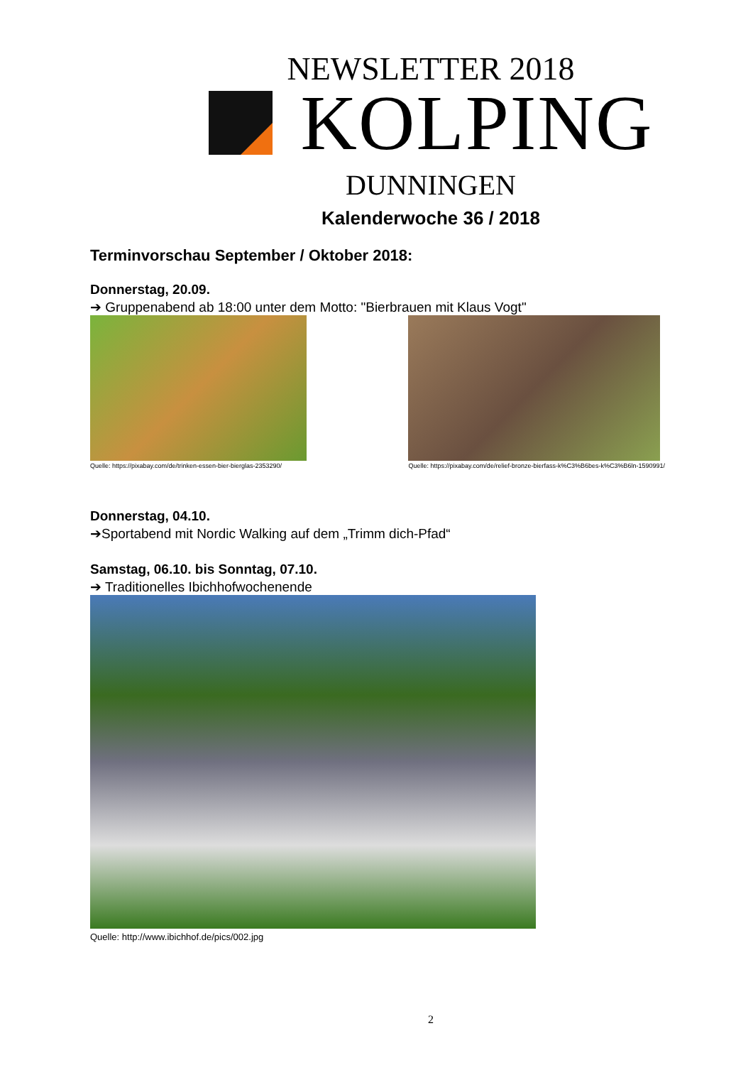NEWSLETTER 2018
KOLPING
DUNNINGEN
Kalenderwoche 36 / 2018
Terminvorschau September / Oktober 2018:
Donnerstag, 20.09.
➔ Gruppenabend ab 18:00 unter dem Motto: "Bierbrauen mit Klaus Vogt"
Quelle: https://pixabay.com/de/trinken-essen-bier-bierglas-2353290/
Quelle: https://pixabay.com/de/relief-bronze-bierfass-k%C3%B6bes-k%C3%B6ln-1590991/
Donnerstag, 04.10.
➔Sportabend mit Nordic Walking auf dem „Trimm dich-Pfad“
Samstag, 06.10. bis Sonntag, 07.10.
➔ Traditionelles Ibichhofwochenende
Quelle: http://www.ibichhof.de/pics/002.jpg
2